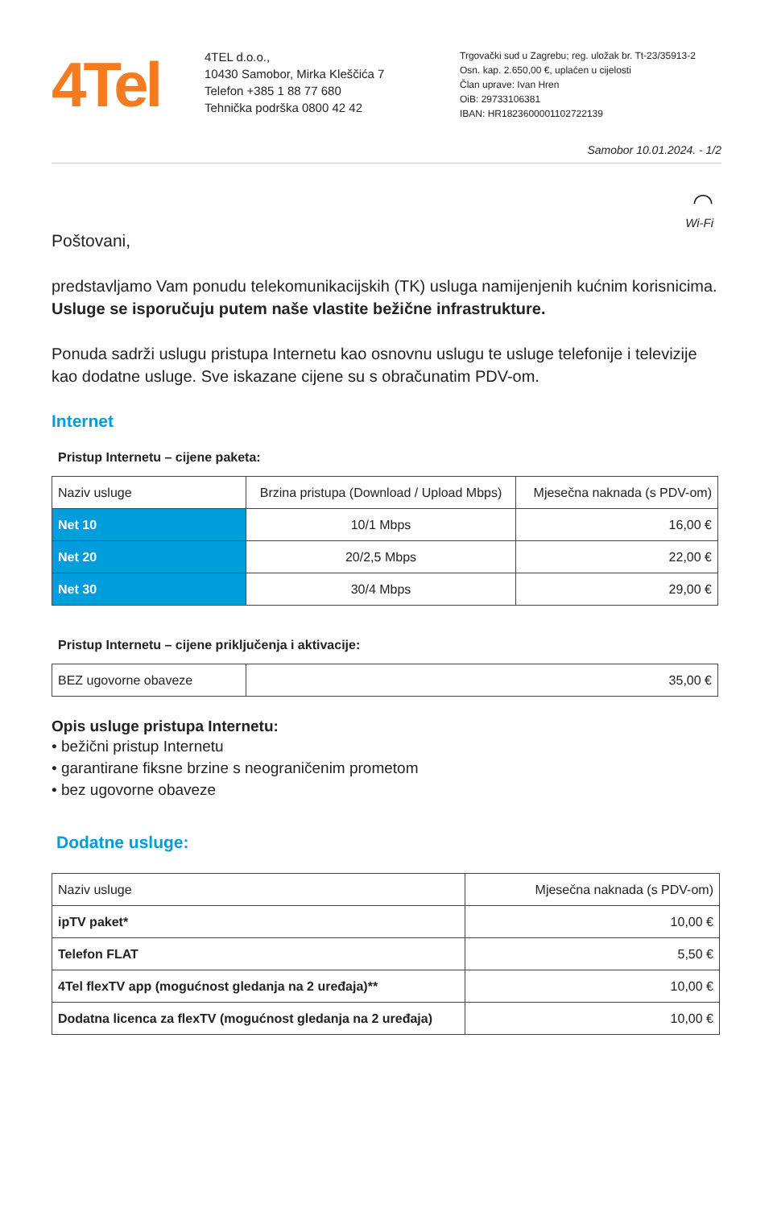4Tel
4TEL d.o.o.,
10430 Samobor, Mirka Kleščića 7
Telefon +385 1 88 77 680
Tehnička podrška 0800 42 42
Trgovački sud u Zagrebu; reg. uložak br. Tt-23/35913-2
Osn. kap. 2.650,00 €, uplaćen u cijelosti
Član uprave: Ivan Hren
OiB: 29733106381
IBAN: HR1823600001102722139
Samobor 10.01.2024. - 1/2
◠
Wi-Fi
Poštovani,
predstavljamo Vam ponudu telekomunikacijskih (TK) usluga namijenjenih kućnim korisnicima. Usluge se isporučuju putem naše vlastite bežične infrastrukture.
Ponuda sadrži uslugu pristupa Internetu kao osnovnu uslugu te usluge telefonije i televizije kao dodatne usluge. Sve iskazane cijene su s obračunatim PDV-om.
Internet
Pristup Internetu – cijene paketa:
| Naziv usluge | Brzina pristupa (Download / Upload Mbps) | Mjesečna naknada (s PDV-om) |
| --- | --- | --- |
| Net 10 | 10/1 Mbps | 16,00 € |
| Net 20 | 20/2,5 Mbps | 22,00 € |
| Net 30 | 30/4 Mbps | 29,00 € |
Pristup Internetu – cijene priključenja i aktivacije:
| BEZ ugovorne obaveze | 35,00 € |
Opis usluge pristupa Internetu:
• bežični pristup Internetu
• garantirane fiksne brzine s neograničenim prometom
• bez ugovorne obaveze
Dodatne usluge:
| Naziv usluge | Mjesečna naknada (s PDV-om) |
| --- | --- |
| ipTV paket* | 10,00 € |
| Telefon FLAT | 5,50 € |
| 4Tel flexTV app (mogućnost gledanja na 2 uređaja)** | 10,00 € |
| Dodatna licenca za flexTV (mogućnost gledanja na 2 uređaja) | 10,00 € |